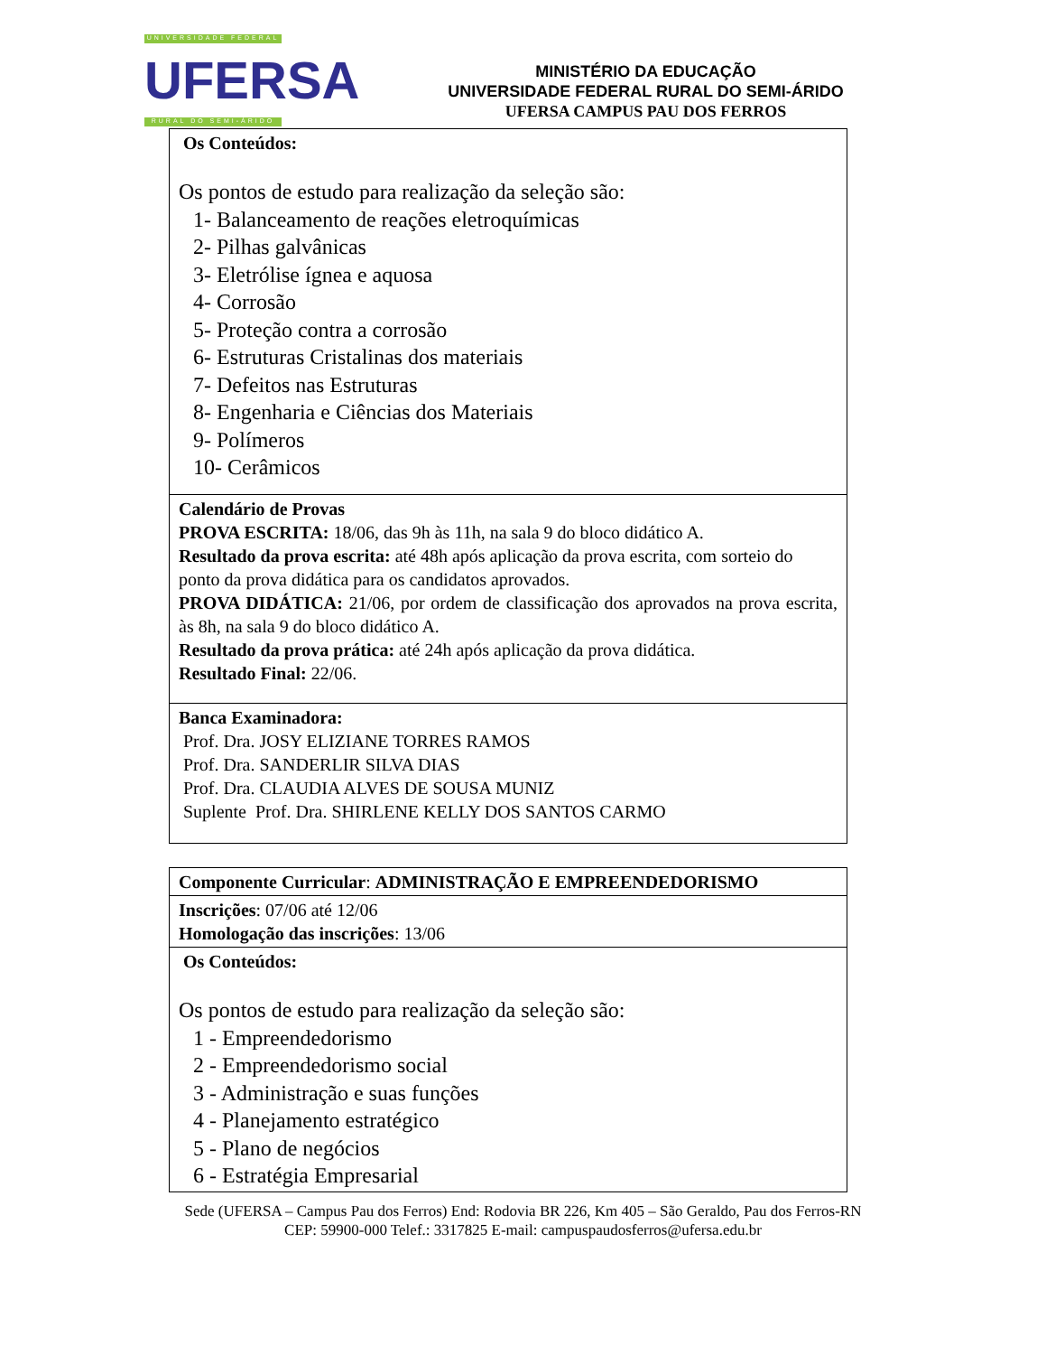UNIVERSIDADE FEDERAL
UFERSA
RURAL DO SEMI-ÁRIDO
MINISTÉRIO DA EDUCAÇÃO
UNIVERSIDADE FEDERAL RURAL DO SEMI-ÁRIDO
UFERSA CAMPUS PAU DOS FERROS
| Os Conteúdos: Os pontos de estudo para realização da seleção são: 1- Balanceamento de reações eletroquímicas 2- Pilhas galvânicas 3- Eletrólise ígnea e aquosa 4- Corrosão 5- Proteção contra a corrosão 6- Estruturas Cristalinas dos materiais 7- Defeitos nas Estruturas 8- Engenharia e Ciências dos Materiais 9- Polímeros 10- Cerâmicos |
| Calendário de Provas PROVA ESCRITA: 18/06, das 9h às 11h, na sala 9 do bloco didático A. Resultado da prova escrita: até 48h após aplicação da prova escrita, com sorteio do ponto da prova didática para os candidatos aprovados. PROVA DIDÁTICA: 21/06, por ordem de classificação dos aprovados na prova escrita, às 8h, na sala 9 do bloco didático A. Resultado da prova prática: até 24h após aplicação da prova didática. Resultado Final: 22/06. |
| Banca Examinadora: Prof. Dra. JOSY ELIZIANE TORRES RAMOS Prof. Dra. SANDERLIR SILVA DIAS Prof. Dra. CLAUDIA ALVES DE SOUSA MUNIZ Suplente Prof. Dra. SHIRLENE KELLY DOS SANTOS CARMO |
| Componente Curricular : ADMINISTRAÇÃO E EMPREENDEDORISMO |
| Inscrições : 07/06 até 12/06 Homologação das inscrições : 13/06 |
| Os Conteúdos: Os pontos de estudo para realização da seleção são: 1 - Empreendedorismo 2 - Empreendedorismo social 3 - Administração e suas funções 4 - Planejamento estratégico 5 - Plano de negócios 6 - Estratégia Empresarial |
Sede (UFERSA – Campus Pau dos Ferros) End: Rodovia BR 226, Km 405 – São Geraldo, Pau dos Ferros-RN
CEP: 59900-000 Telef.: 3317825 E-mail: campuspaudosferros@ufersa.edu.br